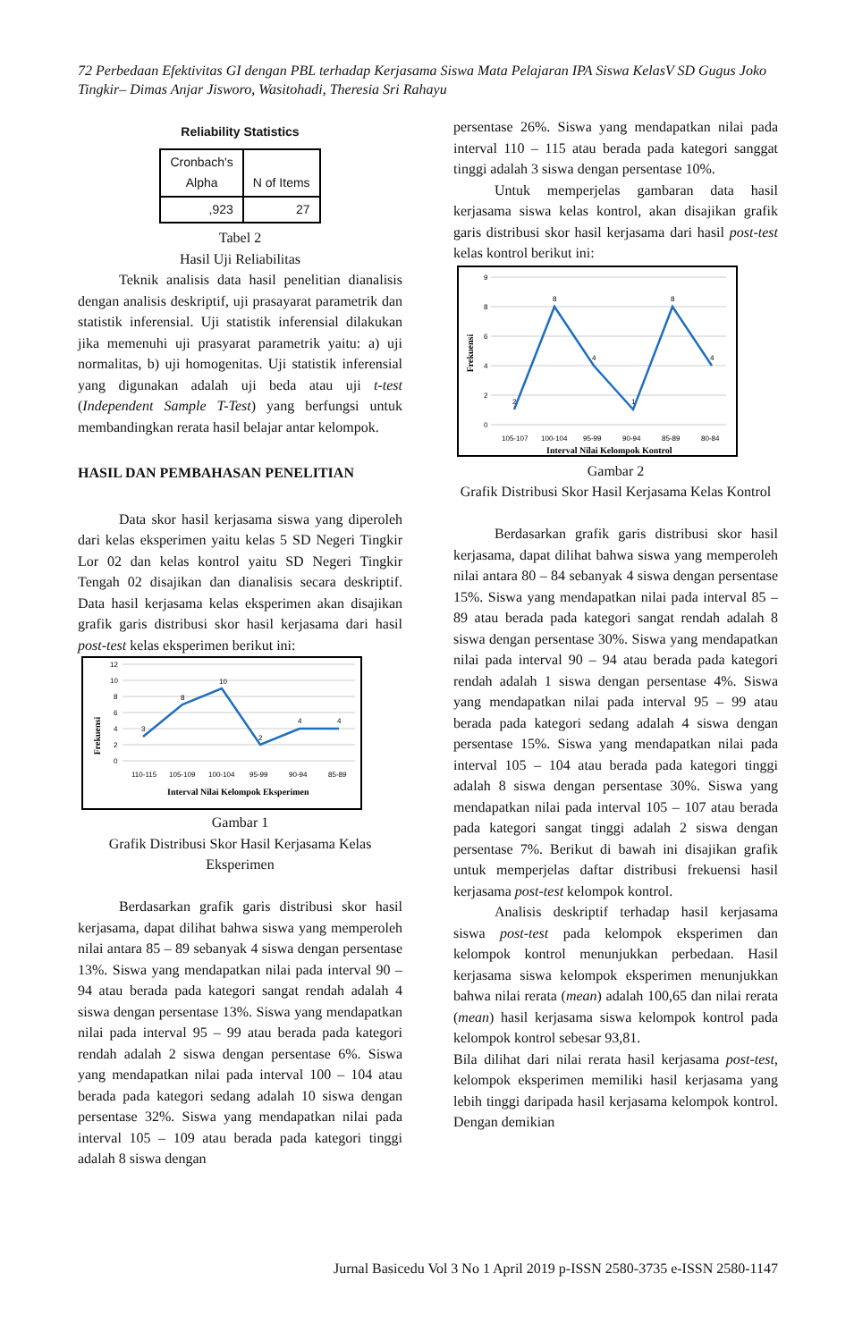72 Perbedaan Efektivitas GI dengan PBL terhadap Kerjasama Siswa Mata Pelajaran IPA Siswa KelasV SD Gugus Joko Tingkir– Dimas Anjar Jisworo, Wasitohadi, Theresia Sri Rahayu
Reliability Statistics
| Cronbach's Alpha | N of Items |
| ,923 | 27 |
Tabel 2
Hasil Uji Reliabilitas
Teknik analisis data hasil penelitian dianalisis dengan analisis deskriptif, uji prasayarat parametrik dan statistik inferensial. Uji statistik inferensial dilakukan jika memenuhi uji prasyarat parametrik yaitu: a) uji normalitas, b) uji homogenitas. Uji statistik inferensial yang digunakan adalah uji beda atau uji t-test (Independent Sample T-Test) yang berfungsi untuk membandingkan rerata hasil belajar antar kelompok.
HASIL DAN PEMBAHASAN PENELITIAN
Data skor hasil kerjasama siswa yang diperoleh dari kelas eksperimen yaitu kelas 5 SD Negeri Tingkir Lor 02 dan kelas kontrol yaitu SD Negeri Tingkir Tengah 02 disajikan dan dianalisis secara deskriptif. Data hasil kerjasama kelas eksperimen akan disajikan grafik garis distribusi skor hasil kerjasama dari hasil post-test kelas eksperimen berikut ini:
12
10
8
6
4
2
0
3
8
10
2
4
4
110-115
105-109
100-104
95-99
90-94
85-89
Interval Nilai Kelompok Eksperimen
Frekuensi
Gambar 1
Grafik Distribusi Skor Hasil Kerjasama Kelas Eksperimen
Berdasarkan grafik garis distribusi skor hasil kerjasama, dapat dilihat bahwa siswa yang memperoleh nilai antara 85 – 89 sebanyak 4 siswa dengan persentase 13%. Siswa yang mendapatkan nilai pada interval 90 – 94 atau berada pada kategori sangat rendah adalah 4 siswa dengan persentase 13%. Siswa yang mendapatkan nilai pada interval 95 – 99 atau berada pada kategori rendah adalah 2 siswa dengan persentase 6%. Siswa yang mendapatkan nilai pada interval 100 – 104 atau berada pada kategori sedang adalah 10 siswa dengan persentase 32%. Siswa yang mendapatkan nilai pada interval 105 – 109 atau berada pada kategori tinggi adalah 8 siswa dengan
persentase 26%. Siswa yang mendapatkan nilai pada interval 110 – 115 atau berada pada kategori sanggat tinggi adalah 3 siswa dengan persentase 10%.
Untuk memperjelas gambaran data hasil kerjasama siswa kelas kontrol, akan disajikan grafik garis distribusi skor hasil kerjasama dari hasil post-test kelas kontrol berikut ini:
9
8
6
4
2
0
2
8
4
1
8
4
105-107
100-104
95-99
90-94
85-89
80-84
Interval Nilai Kelompok Kontrol
Frekuensi
Gambar 2
Grafik Distribusi Skor Hasil Kerjasama Kelas Kontrol
Berdasarkan grafik garis distribusi skor hasil kerjasama, dapat dilihat bahwa siswa yang memperoleh nilai antara 80 – 84 sebanyak 4 siswa dengan persentase 15%. Siswa yang mendapatkan nilai pada interval 85 – 89 atau berada pada kategori sangat rendah adalah 8 siswa dengan persentase 30%. Siswa yang mendapatkan nilai pada interval 90 – 94 atau berada pada kategori rendah adalah 1 siswa dengan persentase 4%. Siswa yang mendapatkan nilai pada interval 95 – 99 atau berada pada kategori sedang adalah 4 siswa dengan persentase 15%. Siswa yang mendapatkan nilai pada interval 105 – 104 atau berada pada kategori tinggi adalah 8 siswa dengan persentase 30%. Siswa yang mendapatkan nilai pada interval 105 – 107 atau berada pada kategori sangat tinggi adalah 2 siswa dengan persentase 7%. Berikut di bawah ini disajikan grafik untuk memperjelas daftar distribusi frekuensi hasil kerjasama post-test kelompok kontrol.
Analisis deskriptif terhadap hasil kerjasama siswa post-test pada kelompok eksperimen dan kelompok kontrol menunjukkan perbedaan. Hasil kerjasama siswa kelompok eksperimen menunjukkan bahwa nilai rerata (mean) adalah 100,65 dan nilai rerata (mean) hasil kerjasama siswa kelompok kontrol pada kelompok kontrol sebesar 93,81.
Bila dilihat dari nilai rerata hasil kerjasama post-test, kelompok eksperimen memiliki hasil kerjasama yang lebih tinggi daripada hasil kerjasama kelompok kontrol. Dengan demikian
Jurnal Basicedu Vol 3 No 1 April 2019 p-ISSN 2580-3735 e-ISSN 2580-1147